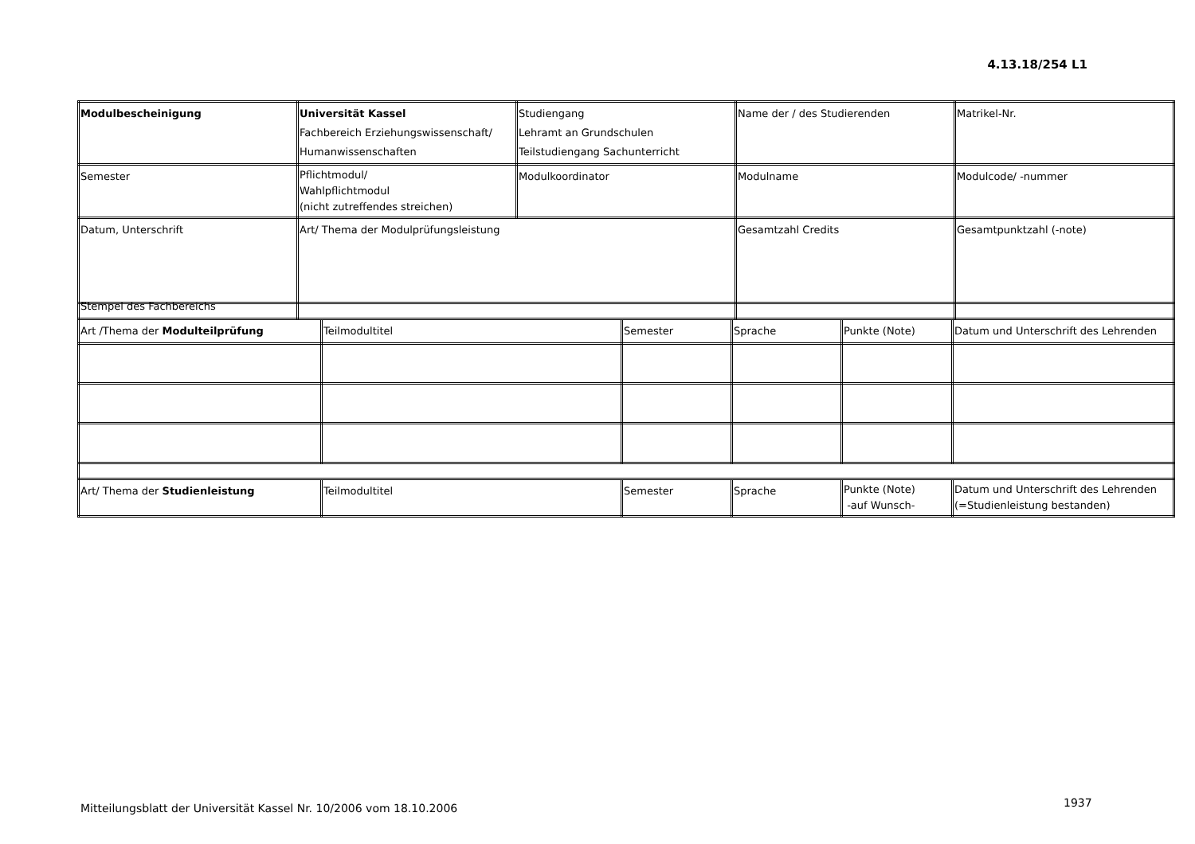4.13.18/254 L1
| Modulbescheinigung | Universität Kassel Fachbereich Erziehungswissenschaft/ Humanwissenschaften | Studiengang Lehramt an Grundschulen Teilstudiengang Sachunterricht | Name der / des Studierenden | Matrikel-Nr. |
| Semester | Pflichtmodul/ Wahlpflichtmodul (nicht zutreffendes streichen) | Modulkoordinator | Modulname | Modulcode/ -nummer |
| Datum, Unterschrift Stempel des Fachbereichs | Art/ Thema der Modulprüfungsleistung | | Gesamtzahl Credits | Gesamtpunktzahl (-note) |
| Art /Thema der Modulteilprüfung | Teilmodultitel | Semester | Sprache | Punkte (Note) | Datum und Unterschrift des Lehrenden |
| Art/ Thema der Studienleistung | Teilmodultitel | Semester | Sprache | Punkte (Note) -auf Wunsch- | Datum und Unterschrift des Lehrenden (=Studienleistung bestanden) |
Mitteilungsblatt der Universität Kassel Nr. 10/2006 vom 18.10.2006
1937